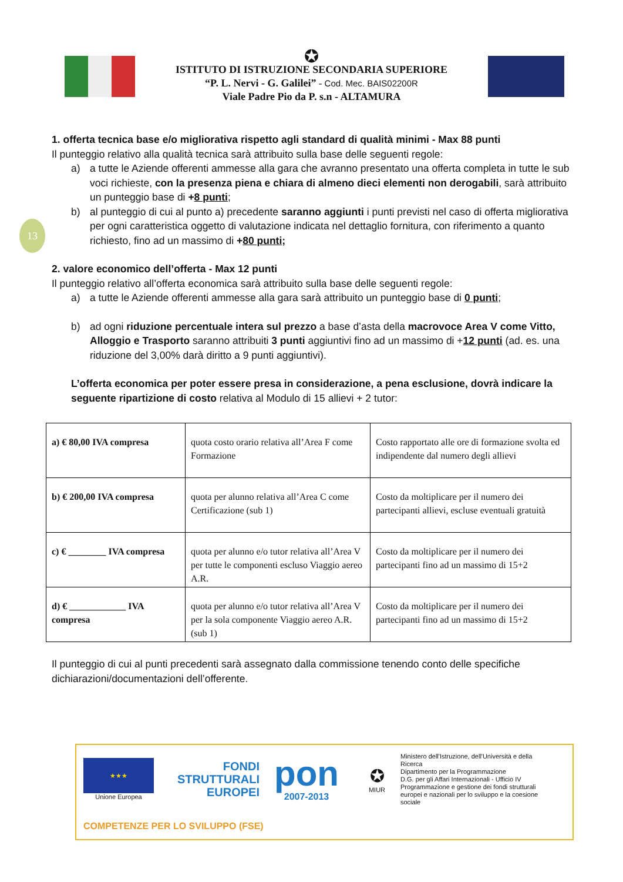13
✪
ISTITUTO DI ISTRUZIONE SECONDARIA SUPERIORE
“P. L. Nervi - G. Galilei” - Cod. Mec. BAIS02200R
Viale Padre Pio da P. s.n - ALTAMURA
1. offerta tecnica base e/o migliorativa rispetto agli standard di qualità minimi - Max 88 punti
Il punteggio relativo alla qualità tecnica sarà attribuito sulla base delle seguenti regole:
a) a tutte le Aziende offerenti ammesse alla gara che avranno presentato una offerta completa in tutte le sub voci richieste, con la presenza piena e chiara di almeno dieci elementi non derogabili, sarà attribuito un punteggio base di +8 punti;
b) al punteggio di cui al punto a) precedente saranno aggiunti i punti previsti nel caso di offerta migliorativa per ogni caratteristica oggetto di valutazione indicata nel dettaglio fornitura, con riferimento a quanto richiesto, fino ad un massimo di +80 punti;
2. valore economico dell’offerta - Max 12 punti
Il punteggio relativo all’offerta economica sarà attribuito sulla base delle seguenti regole:
a) a tutte le Aziende offerenti ammesse alla gara sarà attribuito un punteggio base di 0 punti;
b) ad ogni riduzione percentuale intera sul prezzo a base d’asta della macrovoce Area V come Vitto, Alloggio e Trasporto saranno attribuiti 3 punti aggiuntivi fino ad un massimo di +12 punti (ad. es. una riduzione del 3,00% darà diritto a 9 punti aggiuntivi).
L’offerta economica per poter essere presa in considerazione, a pena esclusione, dovrà indicare la seguente ripartizione di costo relativa al Modulo di 15 allievi + 2 tutor:
| a) € 80,00 IVA compresa | quota costo orario relativa all’Area F come Formazione | Costo rapportato alle ore di formazione svolta ed indipendente dal numero degli allievi |
| b) € 200,00 IVA compresa | quota per alunno relativa all’Area C come Certificazione (sub 1) | Costo da moltiplicare per il numero dei partecipanti allievi, escluse eventuali gratuità |
| c) € ________ IVA compresa | quota per alunno e/o tutor relativa all’Area V per tutte le componenti escluso Viaggio aereo A.R. | Costo da moltiplicare per il numero dei partecipanti fino ad un massimo di 15+2 |
| d) € ____________ IVA compresa | quota per alunno e/o tutor relativa all’Area V per la sola componente Viaggio aereo A.R. (sub 1) | Costo da moltiplicare per il numero dei partecipanti fino ad un massimo di 15+2 |
Il punteggio di cui al punti precedenti sarà assegnato dalla commissione tenendo conto delle specifiche dichiarazioni/documentazioni dell’offerente.
★★★
Unione Europea
FONDI
STRUTTURALI
EUROPEI
pon
2007-2013
✪
MIUR
Ministero dell'Istruzione, dell'Università e della Ricerca
Dipartimento per la Programmazione
D.G. per gli Affari Internazionali - Ufficio IV
Programmazione e gestione dei fondi strutturali europei e nazionali per lo sviluppo e la coesione sociale
COMPETENZE PER LO SVILUPPO (FSE)